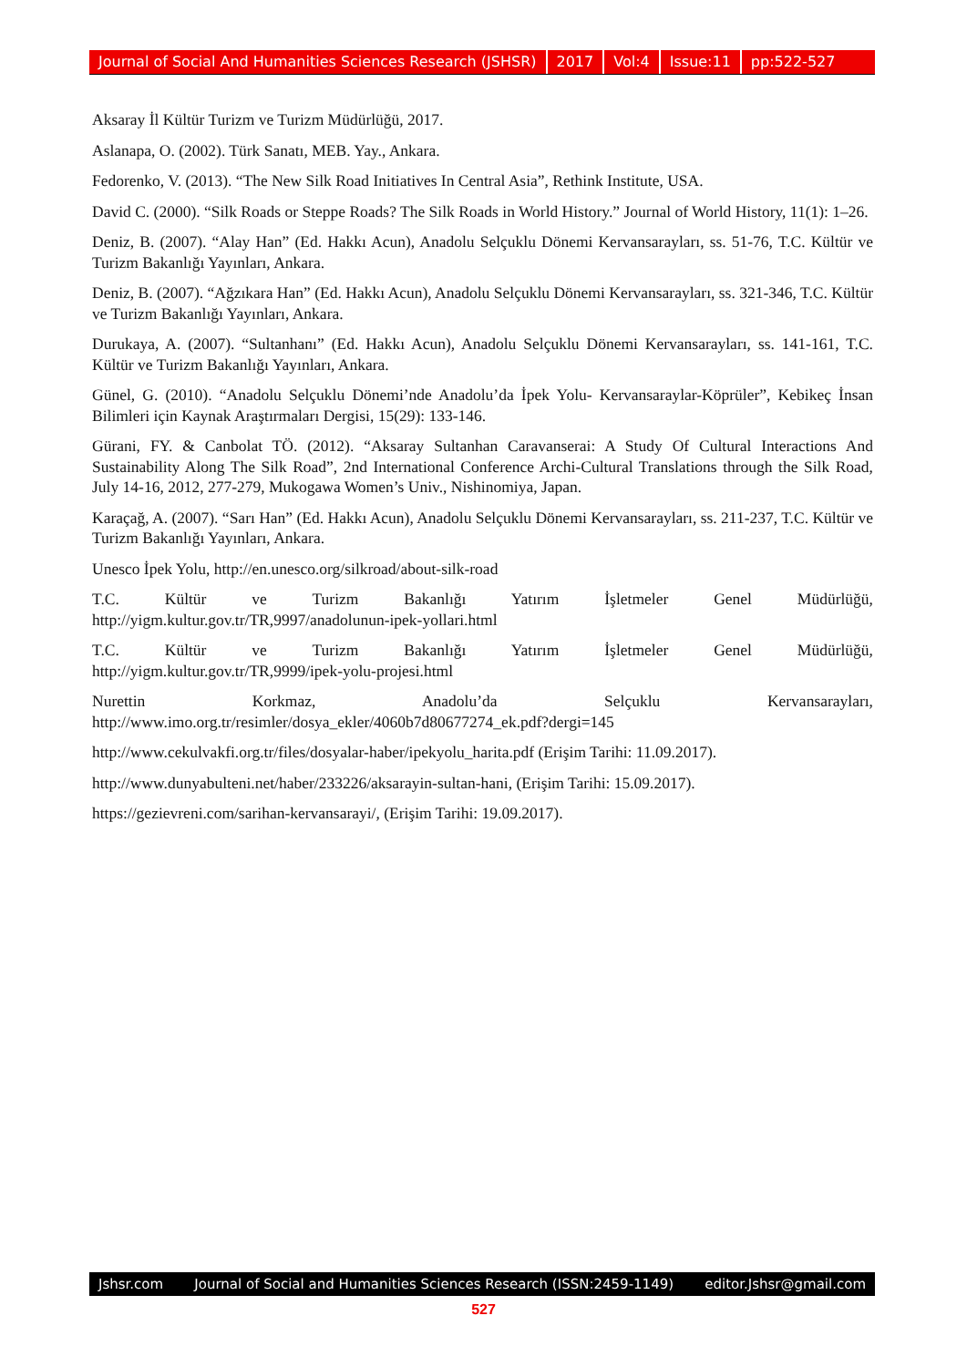Journal of Social And Humanities Sciences Research (JSHSR) 2017 Vol:4 Issue:11 pp:522-527
Aksaray İl Kültür Turizm ve Turizm Müdürlüğü, 2017.
Aslanapa, O. (2002). Türk Sanatı, MEB. Yay., Ankara.
Fedorenko, V. (2013). “The New Silk Road Initiatives In Central Asia”, Rethink Institute, USA.
David C. (2000). “Silk Roads or Steppe Roads? The Silk Roads in World History.” Journal of World History, 11(1): 1–26.
Deniz, B. (2007). “Alay Han” (Ed. Hakkı Acun), Anadolu Selçuklu Dönemi Kervansarayları, ss. 51-76, T.C. Kültür ve Turizm Bakanlığı Yayınları, Ankara.
Deniz, B. (2007). “Ağzıkara Han” (Ed. Hakkı Acun), Anadolu Selçuklu Dönemi Kervansarayları, ss. 321-346, T.C. Kültür ve Turizm Bakanlığı Yayınları, Ankara.
Durukaya, A. (2007). “Sultanhanı” (Ed. Hakkı Acun), Anadolu Selçuklu Dönemi Kervansarayları, ss. 141-161, T.C. Kültür ve Turizm Bakanlığı Yayınları, Ankara.
Günel, G. (2010). “Anadolu Selçuklu Dönemi’nde Anadolu’da İpek Yolu- Kervansaraylar-Köprüler”, Kebikeç İnsan Bilimleri için Kaynak Araştırmaları Dergisi, 15(29): 133-146.
Gürani, FY. & Canbolat TÖ. (2012). “Aksaray Sultanhan Caravanserai: A Study Of Cultural Interactions And Sustainability Along The Silk Road”, 2nd International Conference Archi-Cultural Translations through the Silk Road, July 14-16, 2012, 277-279, Mukogawa Women’s Univ., Nishinomiya, Japan.
Karaçağ, A. (2007). “Sarı Han” (Ed. Hakkı Acun), Anadolu Selçuklu Dönemi Kervansarayları, ss. 211-237, T.C. Kültür ve Turizm Bakanlığı Yayınları, Ankara.
Unesco İpek Yolu, http://en.unesco.org/silkroad/about-silk-road
T.C. Kültür ve Turizm Bakanlığı Yatırım İşletmeler Genel Müdürlüğü,
http://yigm.kultur.gov.tr/TR,9997/anadolunun-ipek-yollari.html
T.C. Kültür ve Turizm Bakanlığı Yatırım İşletmeler Genel Müdürlüğü,
http://yigm.kultur.gov.tr/TR,9999/ipek-yolu-projesi.html
Nurettin Korkmaz, Anadolu’da Selçuklu Kervansarayları,
http://www.imo.org.tr/resimler/dosya_ekler/4060b7d80677274_ek.pdf?dergi=145
http://www.cekulvakfi.org.tr/files/dosyalar-haber/ipekyolu_harita.pdf (Erişim Tarihi: 11.09.2017).
http://www.dunyabulteni.net/haber/233226/aksarayin-sultan-hani, (Erişim Tarihi: 15.09.2017).
https://gezievreni.com/sarihan-kervansarayi/, (Erişim Tarihi: 19.09.2017).
Jshsr.com Journal of Social and Humanities Sciences Research (ISSN:2459-1149) editor.Jshsr@gmail.com
527